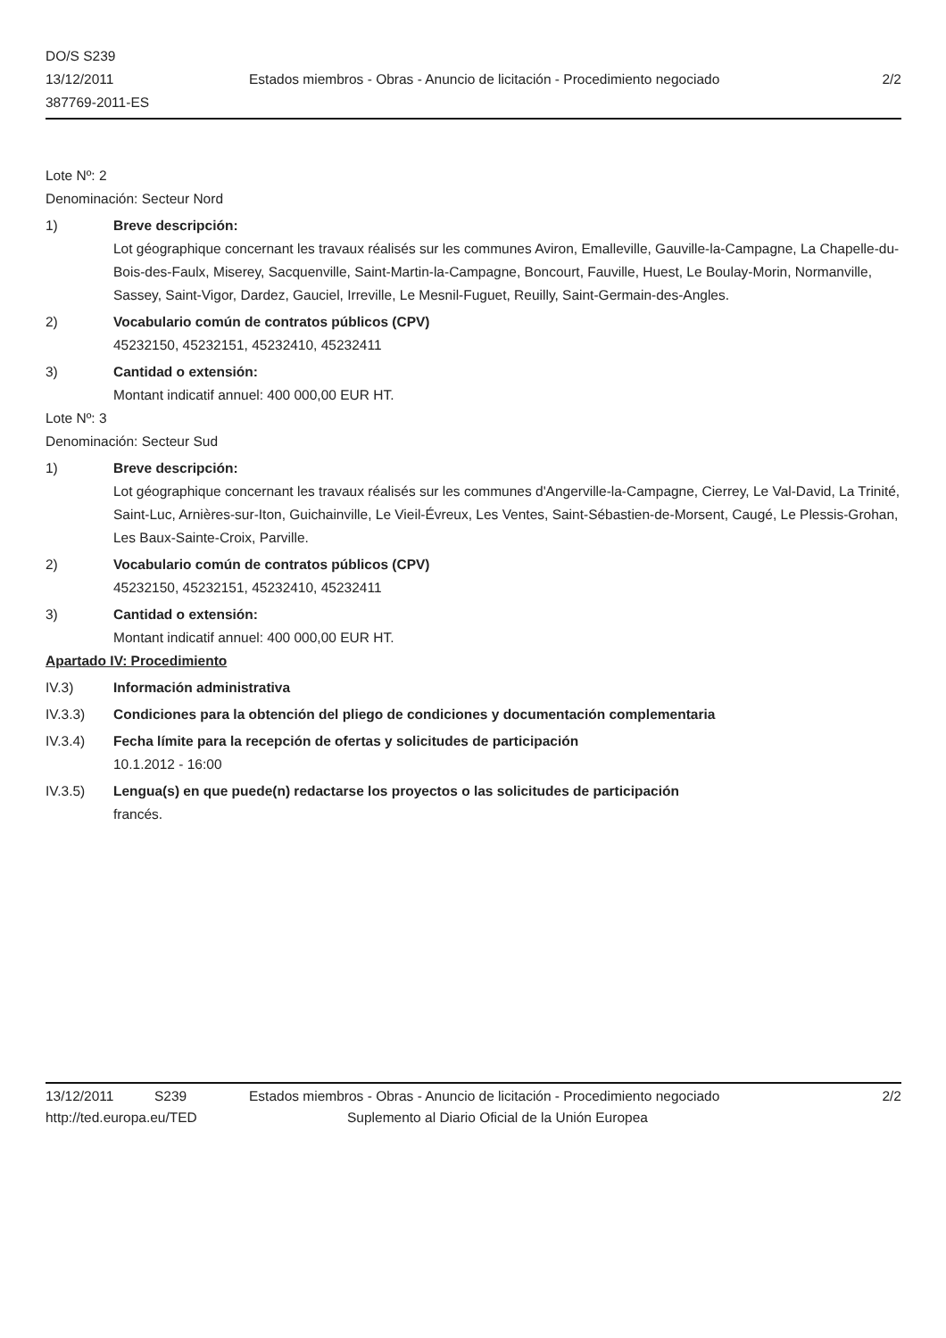DO/S S239
13/12/2011
387769-2011-ES
Estados miembros - Obras - Anuncio de licitación - Procedimiento negociado
2/2
Lote Nº: 2
Denominación: Secteur Nord
1) Breve descripción:
Lot géographique concernant les travaux réalisés sur les communes Aviron, Emalleville, Gauville-la-Campagne, La Chapelle-du-Bois-des-Faulx, Miserey, Sacquenville, Saint-Martin-la-Campagne, Boncourt, Fauville, Huest, Le Boulay-Morin, Normanville, Sassey, Saint-Vigor, Dardez, Gauciel, Irreville, Le Mesnil-Fuguet, Reuilly, Saint-Germain-des-Angles.
2) Vocabulario común de contratos públicos (CPV)
45232150, 45232151, 45232410, 45232411
3) Cantidad o extensión:
Montant indicatif annuel: 400 000,00 EUR HT.
Lote Nº: 3
Denominación: Secteur Sud
1) Breve descripción:
Lot géographique concernant les travaux réalisés sur les communes d'Angerville-la-Campagne, Cierrey, Le Val-David, La Trinité, Saint-Luc, Arnières-sur-Iton, Guichainville, Le Vieil-Évreux, Les Ventes, Saint-Sébastien-de-Morsent, Caugé, Le Plessis-Grohan, Les Baux-Sainte-Croix, Parville.
2) Vocabulario común de contratos públicos (CPV)
45232150, 45232151, 45232410, 45232411
3) Cantidad o extensión:
Montant indicatif annuel: 400 000,00 EUR HT.
Apartado IV: Procedimiento
IV.3) Información administrativa
IV.3.3) Condiciones para la obtención del pliego de condiciones y documentación complementaria
IV.3.4) Fecha límite para la recepción de ofertas y solicitudes de participación
10.1.2012 - 16:00
IV.3.5) Lengua(s) en que puede(n) redactarse los proyectos o las solicitudes de participación
francés.
13/12/2011 S239 Estados miembros - Obras - Anuncio de licitación - Procedimiento negociado 2/2
http://ted.europa.eu/TED Suplemento al Diario Oficial de la Unión Europea